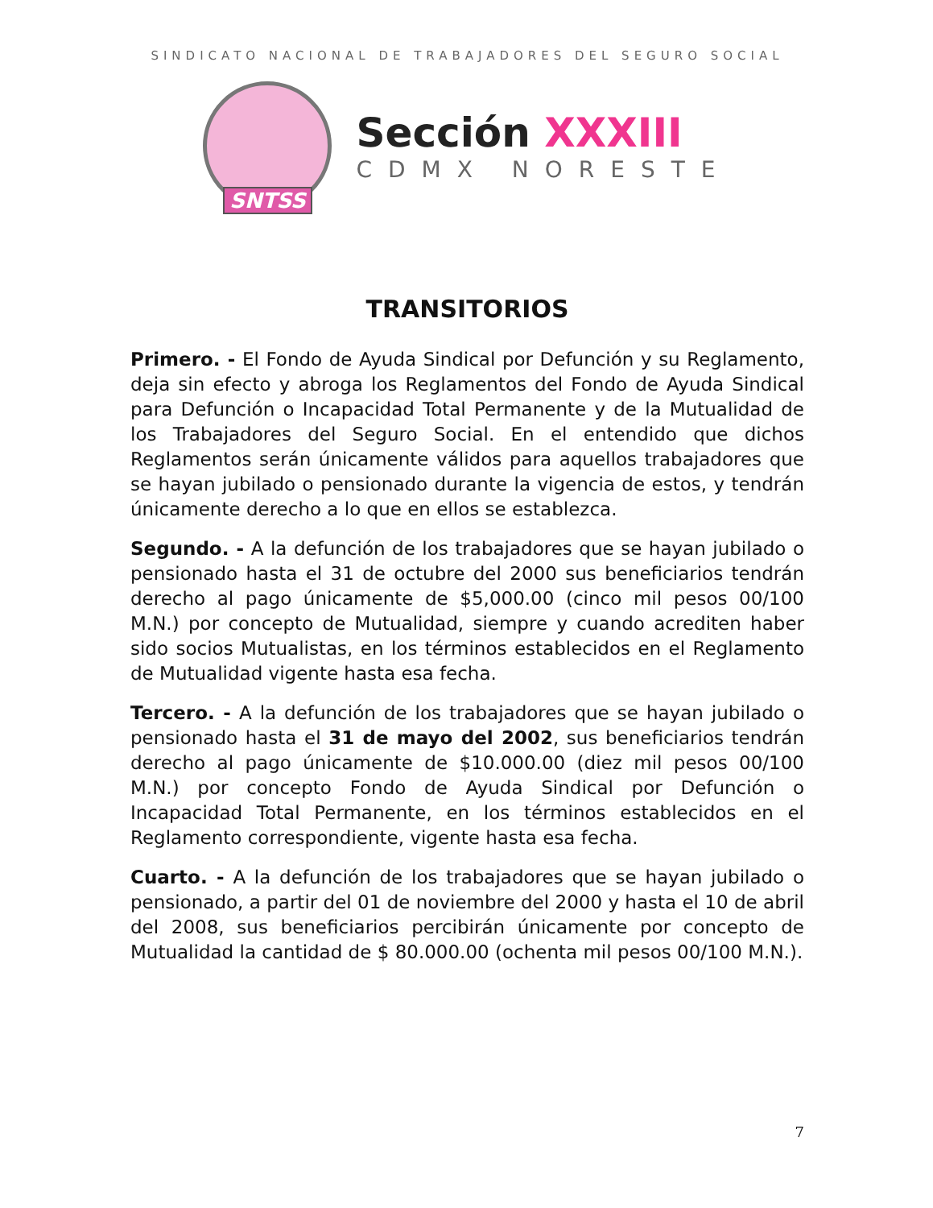SINDICATO NACIONAL DE TRABAJADORES DEL SEGURO SOCIAL
SNTSS
Sección XXXIII
CDMX NORESTE
TRANSITORIOS
Primero. - El Fondo de Ayuda Sindical por Defunción y su Reglamento, deja sin efecto y abroga los Reglamentos del Fondo de Ayuda Sindical para Defunción o Incapacidad Total Permanente y de la Mutualidad de los Trabajadores del Seguro Social. En el entendido que dichos Reglamentos serán únicamente válidos para aquellos trabajadores que se hayan jubilado o pensionado durante la vigencia de estos, y tendrán únicamente derecho a lo que en ellos se establezca.
Segundo. - A la defunción de los trabajadores que se hayan jubilado o pensionado hasta el 31 de octubre del 2000 sus beneficiarios tendrán derecho al pago únicamente de $5,000.00 (cinco mil pesos 00/100 M.N.) por concepto de Mutualidad, siempre y cuando acrediten haber sido socios Mutualistas, en los términos establecidos en el Reglamento de Mutualidad vigente hasta esa fecha.
Tercero. - A la defunción de los trabajadores que se hayan jubilado o pensionado hasta el 31 de mayo del 2002, sus beneficiarios tendrán derecho al pago únicamente de $10.000.00 (diez mil pesos 00/100 M.N.) por concepto Fondo de Ayuda Sindical por Defunción o Incapacidad Total Permanente, en los términos establecidos en el Reglamento correspondiente, vigente hasta esa fecha.
Cuarto. - A la defunción de los trabajadores que se hayan jubilado o pensionado, a partir del 01 de noviembre del 2000 y hasta el 10 de abril del 2008, sus beneficiarios percibirán únicamente por concepto de Mutualidad la cantidad de $ 80.000.00 (ochenta mil pesos 00/100 M.N.).
7